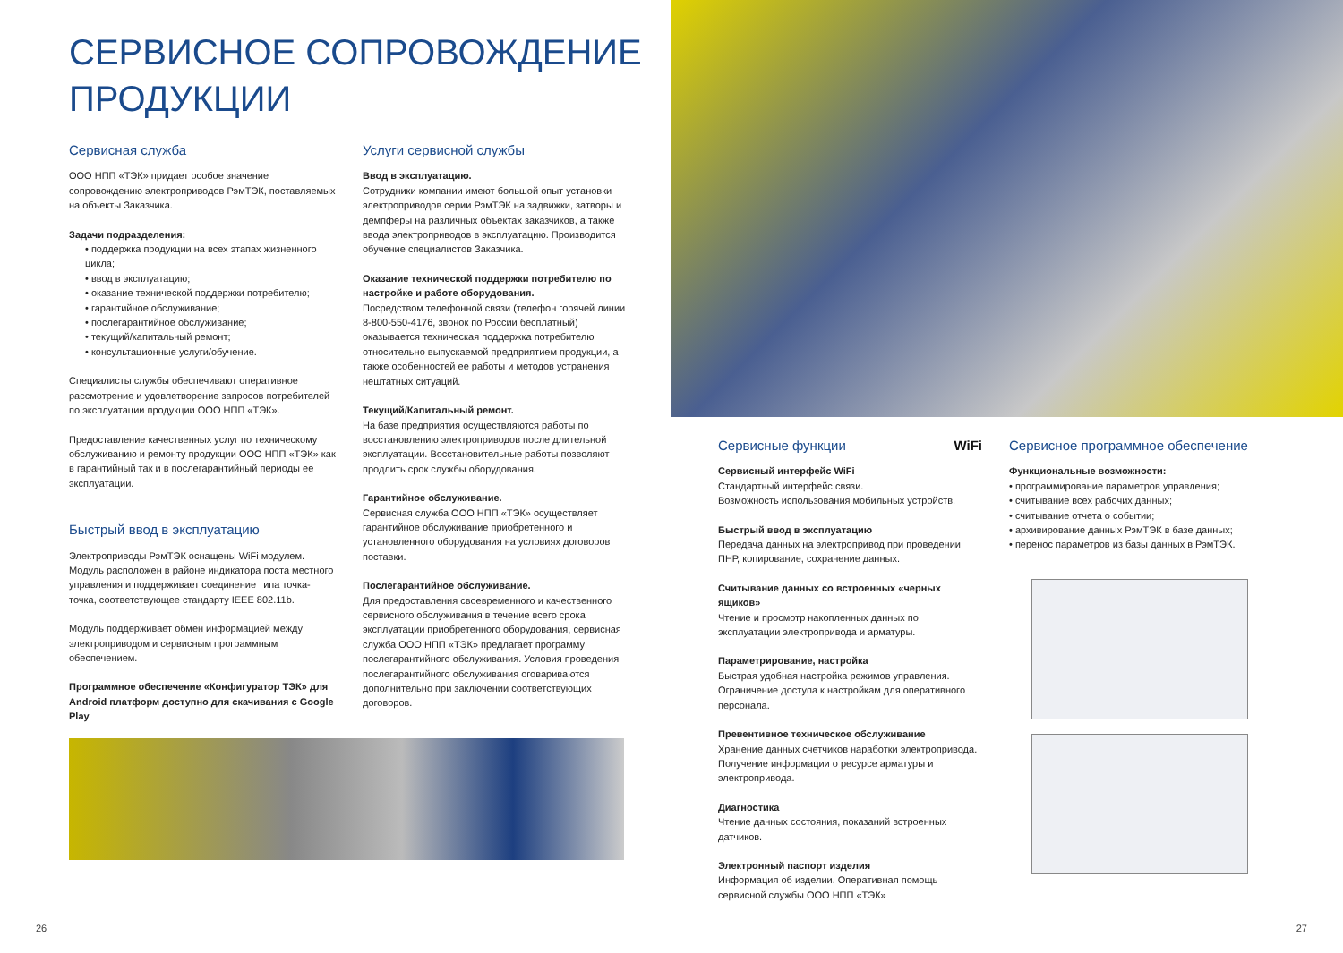СЕРВИСНОЕ СОПРОВОЖДЕНИЕ
ПРОДУКЦИИ
Сервисная служба
ООО НПП «ТЭК» придает особое значение сопровождению электроприводов РэмТЭК, поставляемых на объекты Заказчика.
Задачи подразделения:
• поддержка продукции на всех этапах жизненного цикла;
• ввод в эксплуатацию;
• оказание технической поддержки потребителю;
• гарантийное обслуживание;
• послегарантийное обслуживание;
• текущий/капитальный ремонт;
• консультационные услуги/обучение.
Специалисты службы обеспечивают оперативное рассмотрение и удовлетворение запросов потребителей по эксплуатации продукции ООО НПП «ТЭК».
Предоставление качественных услуг по техническому обслуживанию и ремонту продукции ООО НПП «ТЭК» как в гарантийный так и в послегарантийный периоды ее эксплуатации.
Быстрый ввод в эксплуатацию
Электроприводы РэмТЭК оснащены WiFi модулем. Модуль расположен в районе индикатора поста местного управления и поддерживает соединение типа точка-точка, соответствующее стандарту IEEE 802.11b.
Модуль поддерживает обмен информацией между электроприводом и сервисным программным обеспечением.
Программное обеспечение «Конфигуратор ТЭК» для Android платформ доступно для скачивания с Google Play
Услуги сервисной службы
Ввод в эксплуатацию.
Сотрудники компании имеют большой опыт установки электроприводов серии РэмТЭК на задвижки, затворы и демпферы на различных объектах заказчиков, а также ввода электроприводов в эксплуатацию. Производится обучение специалистов Заказчика.
Оказание технической поддержки потребителю по настройке и работе оборудования.
Посредством телефонной связи (телефон горячей линии 8-800-550-4176, звонок по России бесплатный) оказывается техническая поддержка потребителю относительно выпускаемой предприятием продукции, а также особенностей ее работы и методов устранения нештатных ситуаций.
Текущий/Капитальный ремонт.
На базе предприятия осуществляются работы по восстановлению электроприводов после длительной эксплуатации. Восстановительные работы позволяют продлить срок службы оборудования.
Гарантийное обслуживание.
Сервисная служба ООО НПП «ТЭК» осуществляет гарантийное обслуживание приобретенного и установленного оборудования на условиях договоров поставки.
Послегарантийное обслуживание.
Для предоставления своевременного и качественного сервисного обслуживания в течение всего срока эксплуатации приобретенного оборудования, сервисная служба ООО НПП «ТЭК» предлагает программу послегарантийного обслуживания. Условия проведения послегарантийного обслуживания оговариваются дополнительно при заключении соответствующих договоров.
26
Сервисные функции WiFi
Сервисный интерфейс WiFi
Стандартный интерфейс связи.
Возможность использования мобильных устройств.
Быстрый ввод в эксплуатацию
Передача данных на электропривод при проведении ПНР, копирование, сохранение данных.
Считывание данных со встроенных «черных ящиков»
Чтение и просмотр накопленных данных по эксплуатации электропривода и арматуры.
Параметрирование, настройка
Быстрая удобная настройка режимов управления. Ограничение доступа к настройкам для оперативного персонала.
Превентивное техническое обслуживание
Хранение данных счетчиков наработки электропривода. Получение информации о ресурсе арматуры и электропривода.
Диагностика
Чтение данных состояния, показаний встроенных датчиков.
Электронный паспорт изделия
Информация об изделии. Оперативная помощь сервисной службы ООО НПП «ТЭК»
Сервисное программное обеспечение
Функциональные возможности:
• программирование параметров управления;
• считывание всех рабочих данных;
• считывание отчета о событии;
• архивирование данных РэмТЭК в базе данных;
• перенос параметров из базы данных в РэмТЭК.
27